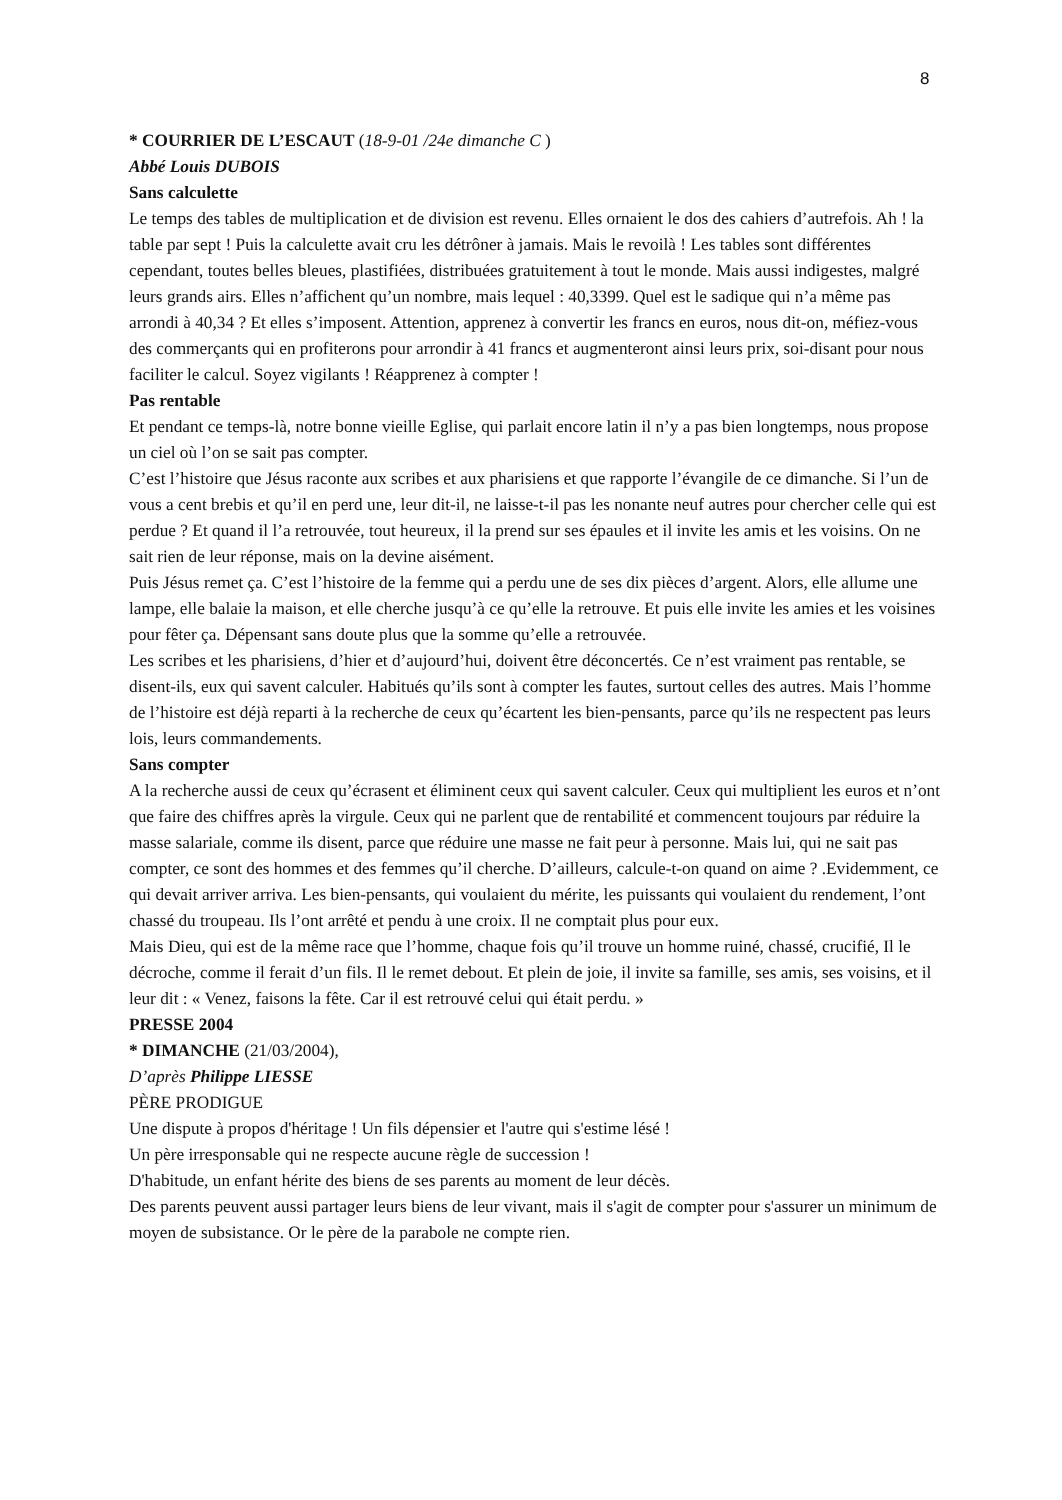8
* COURRIER DE L’ESCAUT (18-9-01 /24e dimanche C )
Abbé Louis DUBOIS
Sans calculette
Le temps des tables de multiplication et de division est revenu. Elles ornaient le dos des cahiers d’autrefois. Ah ! la table par sept ! Puis la calculette avait cru les détrôner à jamais. Mais le revoilà ! Les tables sont différentes cependant, toutes belles bleues, plastifiées, distribuées gratuitement à tout le monde. Mais aussi indigestes, malgré leurs grands airs. Elles n’affichent qu’un nombre, mais lequel : 40,3399. Quel est le sadique qui n’a même pas arrondi à 40,34 ? Et elles s’imposent. Attention, apprenez à convertir les francs en euros, nous dit-on, méfiez-vous des commerçants qui en profiterons pour arrondir à 41 francs et augmenteront ainsi leurs prix, soi-disant pour nous faciliter le calcul. Soyez vigilants ! Réapprenez à compter !
Pas rentable
Et pendant ce temps-là, notre bonne vieille Eglise, qui parlait encore latin il n’y a pas bien longtemps, nous propose un ciel où l’on se sait pas compter.
C’est l’histoire que Jésus raconte aux scribes et aux pharisiens et que rapporte l’évangile de ce dimanche. Si l’un de vous a cent brebis et qu’il en perd une, leur dit-il, ne laisse-t-il pas les nonante neuf autres pour chercher celle qui est perdue ? Et quand il l’a retrouvée, tout heureux, il la prend sur ses épaules et il invite les amis et les voisins. On ne sait rien de leur réponse, mais on la devine aisément.
Puis Jésus remet ça. C’est l’histoire de la femme qui a perdu une de ses dix pièces d’argent. Alors, elle allume une lampe, elle balaie la maison, et elle cherche jusqu’à ce qu’elle la retrouve. Et puis elle invite les amies et les voisines pour fêter ça. Dépensant sans doute plus que la somme qu’elle a retrouvée.
Les scribes et les pharisiens, d’hier et d’aujourd’hui, doivent être déconcertés. Ce n’est vraiment pas rentable, se disent-ils, eux qui savent calculer. Habitués qu’ils sont à compter les fautes, surtout celles des autres. Mais l’homme de l’histoire est déjà reparti à la recherche de ceux qu’écartent les bien-pensants, parce qu’ils ne respectent pas leurs lois, leurs commandements.
Sans compter
A la recherche aussi de ceux qu’écrasent et éliminent ceux qui savent calculer. Ceux qui multiplient les euros et n’ont que faire des chiffres après la virgule. Ceux qui ne parlent que de rentabilité et commencent toujours par réduire la masse salariale, comme ils disent, parce que réduire une masse ne fait peur à personne. Mais lui, qui ne sait pas compter, ce sont des hommes et des femmes qu’il cherche. D’ailleurs, calcule-t-on quand on aime ? .Evidemment, ce qui devait arriver arriva. Les bien-pensants, qui voulaient du mérite, les puissants qui voulaient du rendement, l’ont chassé du troupeau. Ils l’ont arrêté et pendu à une croix. Il ne comptait plus pour eux.
Mais Dieu, qui est de la même race que l’homme, chaque fois qu’il trouve un homme ruiné, chassé, crucifié, Il le décroche, comme il ferait d’un fils. Il le remet debout. Et plein de joie, il invite sa famille, ses amis, ses voisins, et il leur dit : « Venez, faisons la fête. Car il est retrouvé celui qui était perdu. »
PRESSE 2004
* DIMANCHE (21/03/2004),
D’après Philippe LIESSE
PÈRE PRODIGUE
Une dispute à propos d'héritage ! Un fils dépensier et l'autre qui s'estime lésé !
Un père irresponsable qui ne respecte aucune règle de succession !
D'habitude, un enfant hérite des biens de ses parents au moment de leur décès.
Des parents peuvent aussi partager leurs biens de leur vivant, mais il s'agit de compter pour s'assurer un minimum de moyen de subsistance. Or le père de la parabole ne compte rien.